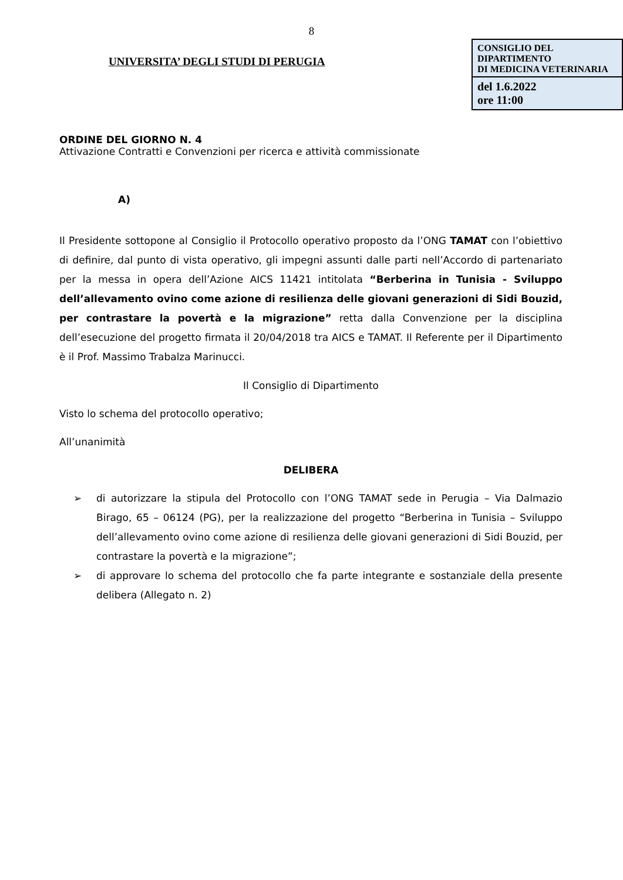8
UNIVERSITA’ DEGLI STUDI DI PERUGIA
CONSIGLIO DEL DIPARTIMENTO
DI MEDICINA VETERINARIA
del 1.6.2022
ore 11:00
ORDINE DEL GIORNO N. 4
Attivazione Contratti e Convenzioni per ricerca e attività commissionate
A)
Il Presidente sottopone al Consiglio il Protocollo operativo proposto da l’ONG TAMAT con l’obiettivo di definire, dal punto di vista operativo, gli impegni assunti dalle parti nell’Accordo di partenariato per la messa in opera dell’Azione AICS 11421 intitolata “Berberina in Tunisia - Sviluppo dell’allevamento ovino come azione di resilienza delle giovani generazioni di Sidi Bouzid, per contrastare la povertà e la migrazione” retta dalla Convenzione per la disciplina dell’esecuzione del progetto firmata il 20/04/2018 tra AICS e TAMAT. Il Referente per il Dipartimento è il Prof. Massimo Trabalza Marinucci.
Il Consiglio di Dipartimento
Visto lo schema del protocollo operativo;
All’unanimità
DELIBERA
➢ di autorizzare la stipula del Protocollo con l’ONG TAMAT sede in Perugia – Via Dalmazio Birago, 65 – 06124 (PG), per la realizzazione del progetto “Berberina in Tunisia – Sviluppo dell’allevamento ovino come azione di resilienza delle giovani generazioni di Sidi Bouzid, per contrastare la povertà e la migrazione”;
➢ di approvare lo schema del protocollo che fa parte integrante e sostanziale della presente delibera (Allegato n. 2)